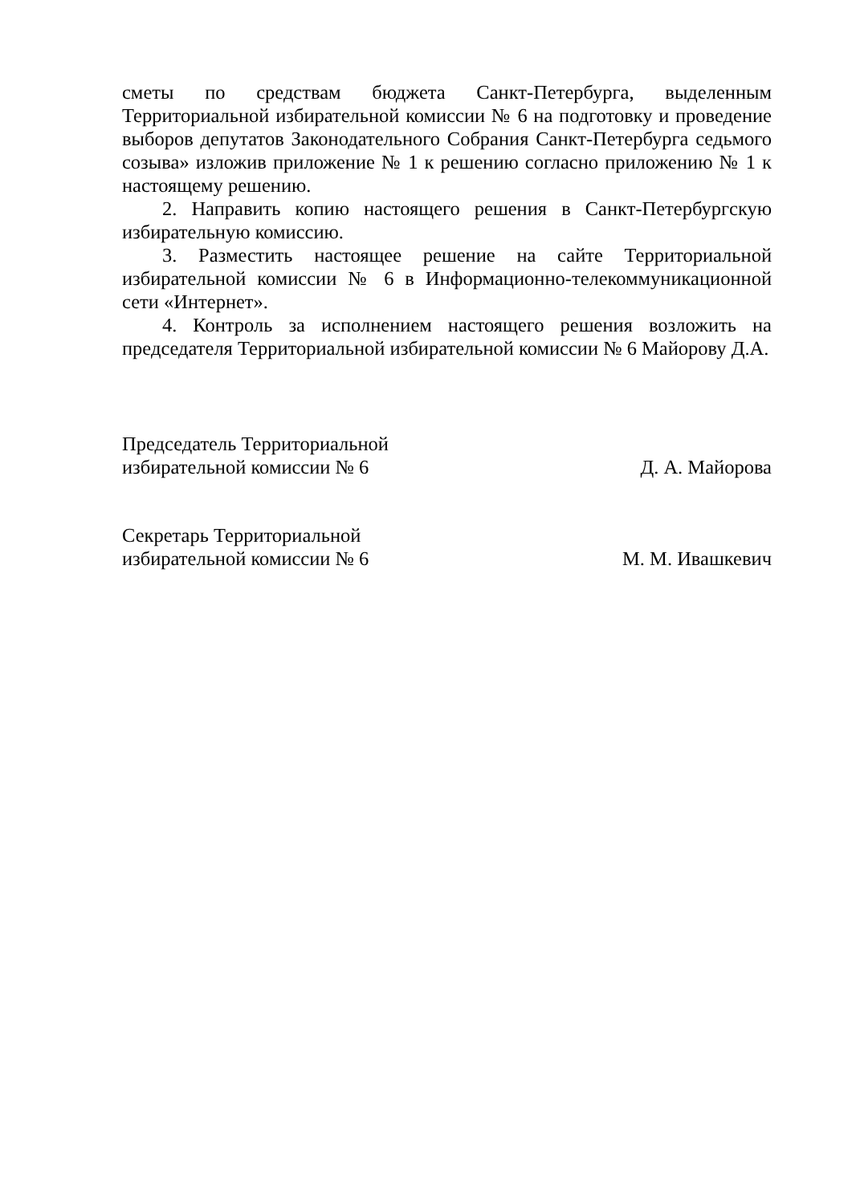сметы по средствам бюджета Санкт-Петербурга, выделенным Территориальной избирательной комиссии № 6 на подготовку и проведение выборов депутатов Законодательного Собрания Санкт-Петербурга седьмого созыва» изложив приложение № 1 к решению согласно приложению № 1 к настоящему решению.
2. Направить копию настоящего решения в Санкт-Петербургскую избирательную комиссию.
3. Разместить настоящее решение на сайте Территориальной избирательной комиссии № 6 в Информационно-телекоммуникационной сети «Интернет».
4. Контроль за исполнением настоящего решения возложить на председателя Территориальной избирательной комиссии № 6 Майорову Д.А.
Председатель Территориальной
избирательной комиссии № 6
Д. А. Майорова
Секретарь Территориальной
избирательной комиссии № 6
М. М. Ивашкевич